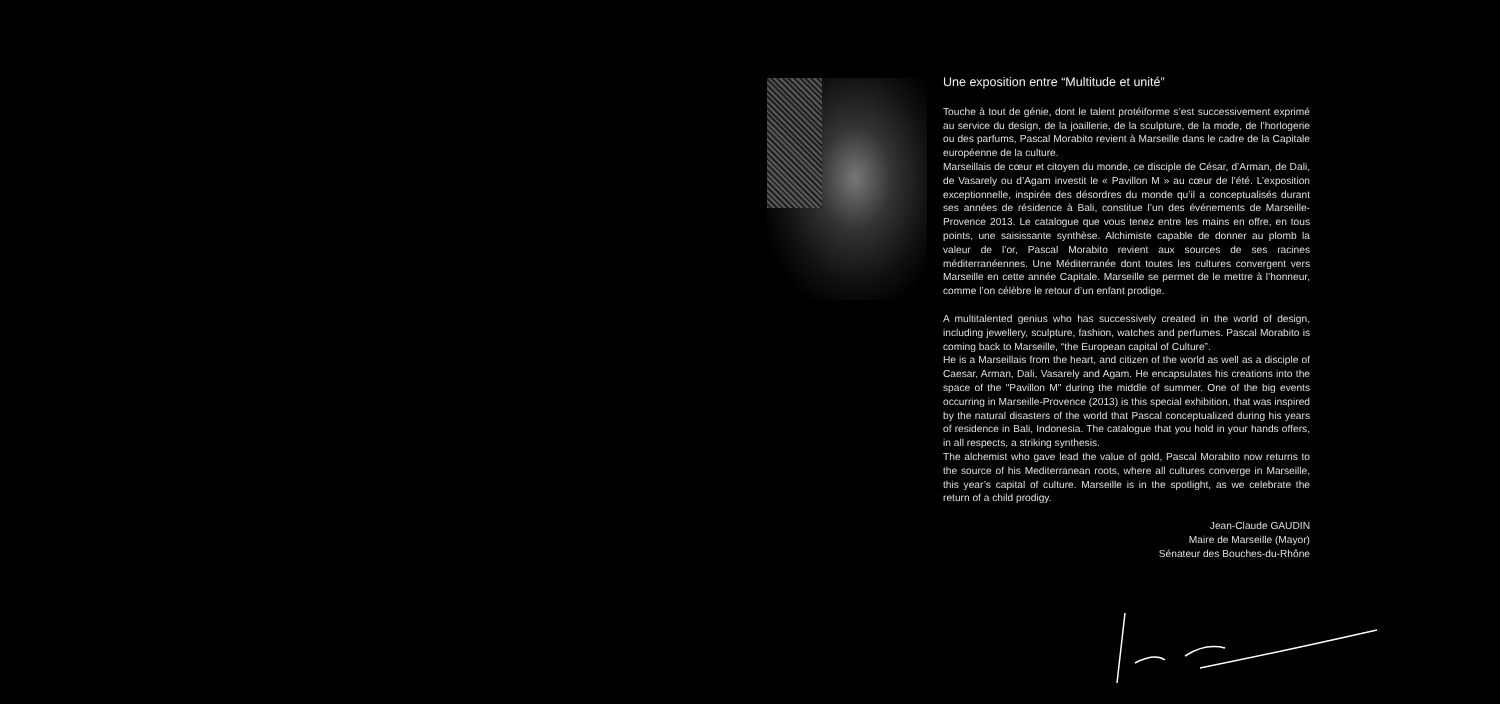Une exposition entre “Multitude et unité”
Touche à tout de génie, dont le talent protéiforme s’est successivement exprimé au service du design, de la joaillerie, de la sculpture, de la mode, de l’horlogerie ou des parfums, Pascal Morabito revient à Marseille dans le cadre de la Capitale européenne de la culture.
Marseillais de cœur et citoyen du monde, ce disciple de César, d’Arman, de Dali, de Vasarely ou d’Agam investit le « Pavillon M » au cœur de l’été. L’exposition exceptionnelle, inspirée des désordres du monde qu’il a conceptualisés durant ses années de résidence à Bali, constitue l’un des événements de Marseille-Provence 2013. Le catalogue que vous tenez entre les mains en offre, en tous points, une saisissante synthèse. Alchimiste capable de donner au plomb la valeur de l’or, Pascal Morabito revient aux sources de ses racines méditerranéennes. Une Méditerranée dont toutes les cultures convergent vers Marseille en cette année Capitale. Marseille se permet de le mettre à l’honneur, comme l’on célèbre le retour d’un enfant prodige.
A multitalented genius who has successively created in the world of design, including jewellery, sculpture, fashion, watches and perfumes. Pascal Morabito is coming back to Marseille, “the European capital of Culture”.
He is a Marseillais from the heart, and citizen of the world as well as a disciple of Caesar, Arman, Dali, Vasarely and Agam. He encapsulates his creations into the space of the "Pavillon M" during the middle of summer. One of the big events occurring in Marseille-Provence (2013) is this special exhibition, that was inspired by the natural disasters of the world that Pascal conceptualized during his years of residence in Bali, Indonesia. The catalogue that you hold in your hands offers, in all respects, a striking synthesis.
The alchemist who gave lead the value of gold, Pascal Morabito now returns to the source of his Mediterranean roots, where all cultures converge in Marseille, this year’s capital of culture. Marseille is in the spotlight, as we celebrate the return of a child prodigy.
Jean-Claude GAUDIN
Maire de Marseille (Mayor)
Sénateur des Bouches-du-Rhône